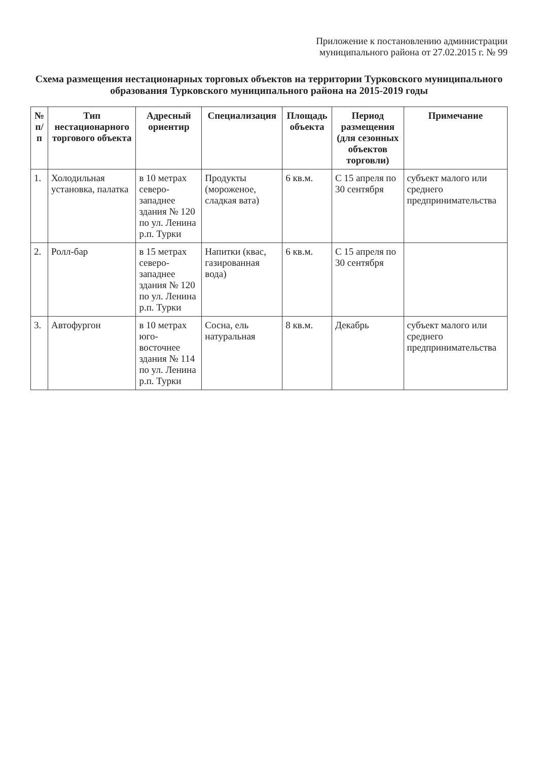Приложение к постановлению администрации
муниципального района от 27.02.2015 г. № 99
Схема размещения нестационарных торговых объектов на территории Турковского муниципального образования Турковского муниципального района на 2015-2019 годы
| № п/п | Тип нестационарного торгового объекта | Адресный ориентир | Специализация | Площадь объекта | Период размещения (для сезонных объектов торговли) | Примечание |
| --- | --- | --- | --- | --- | --- | --- |
| 1. | Холодильная установка, палатка | в 10 метрах северо-западнее здания № 120 по ул. Ленина р.п. Турки | Продукты (мороженое, сладкая вата) | 6 кв.м. | С 15 апреля по 30 сентября | субъект малого или среднего предпринимательства |
| 2. | Ролл-бар | в 15 метрах северо-западнее здания № 120 по ул. Ленина р.п. Турки | Напитки (квас, газированная вода) | 6 кв.м. | С 15 апреля по 30 сентября | |
| 3. | Автофургон | в 10 метрах юго-восточнее здания № 114 по ул. Ленина р.п. Турки | Сосна, ель натуральная | 8 кв.м. | Декабрь | субъект малого или среднего предпринимательства |